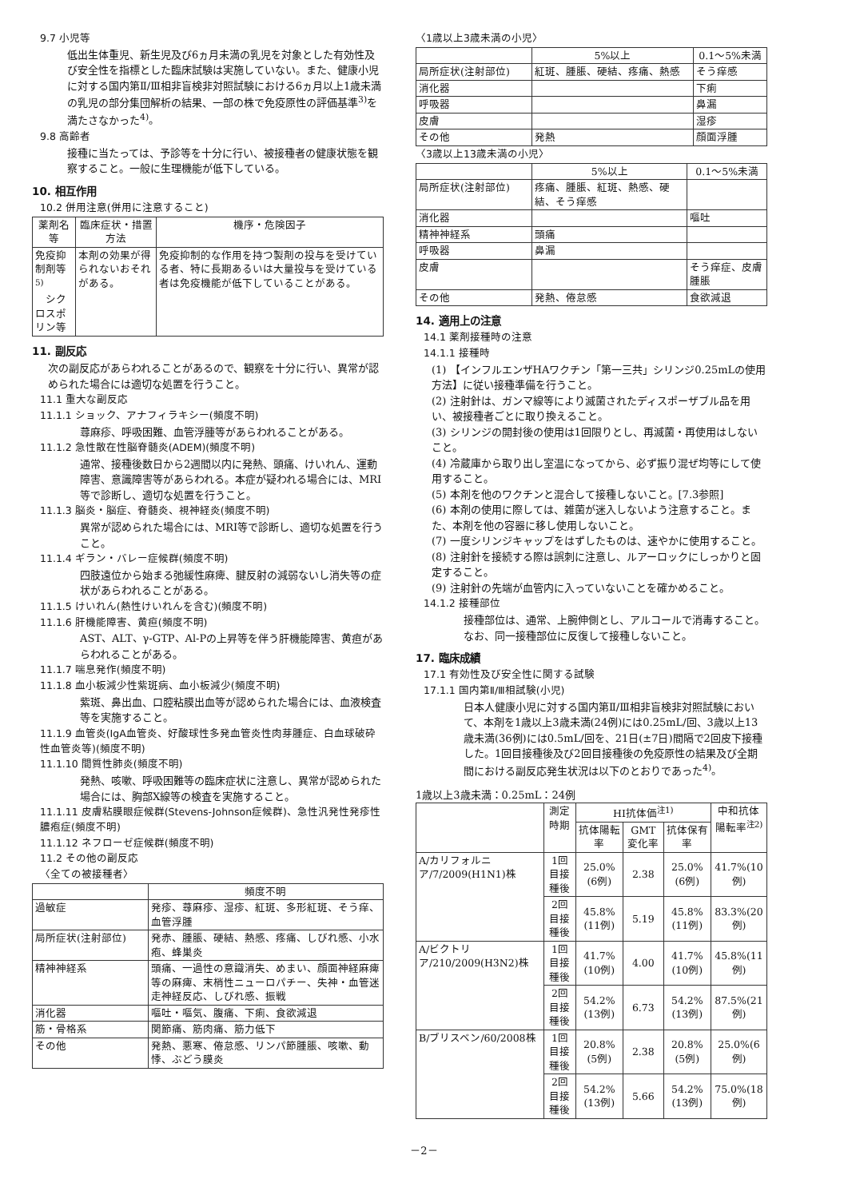9.7 小児等
低出生体重児、新生児及び6ヵ月未満の乳児を対象とした有効性及び安全性を指標とした臨床試験は実施していない。また、健康小児に対する国内第Ⅱ/Ⅲ相非盲検非対照試験における6ヵ月以上1歳未満の乳児の部分集団解析の結果、一部の株で免疫原性の評価基準<sup>3)</sup>を満たさなかった<sup>4)</sup>。
9.8 高齢者
接種に当たっては、予診等を十分に行い、被接種者の健康状態を観察すること。一般に生理機能が低下している。
10. 相互作用
10.2 併用注意(併用に注意すること)
| 薬剤名等 | 臨床症状・措置方法 | 機序・危険因子 |
| --- | --- | --- |
| 免疫抑制剤等<sup>5)</sup> シクロスポリン等 | 本剤の効果が得られないおそれがある。 | 免疫抑制的な作用を持つ製剤の投与を受けている者、特に長期あるいは大量投与を受けている者は免疫機能が低下していることがある。 |
11. 副反応
次の副反応があらわれることがあるので、観察を十分に行い、異常が認められた場合には適切な処置を行うこと。
11.1 重大な副反応
11.1.1 ショック、アナフィラキシー(頻度不明)
蕁麻疹、呼吸困難、血管浮腫等があらわれることがある。
11.1.2 急性散在性脳脊髄炎(ADEM)(頻度不明)
通常、接種後数日から2週間以内に発熱、頭痛、けいれん、運動障害、意識障害等があらわれる。本症が疑われる場合には、MRI等で診断し、適切な処置を行うこと。
11.1.3 脳炎・脳症、脊髄炎、視神経炎(頻度不明)
異常が認められた場合には、MRI等で診断し、適切な処置を行うこと。
11.1.4 ギラン・バレー症候群(頻度不明)
四肢遠位から始まる弛緩性麻痺、腱反射の減弱ないし消失等の症状があらわれることがある。
11.1.5 けいれん(熱性けいれんを含む)(頻度不明)
11.1.6 肝機能障害、黄疸(頻度不明)
AST、ALT、γ-GTP、Al-Pの上昇等を伴う肝機能障害、黄疸があらわれることがある。
11.1.7 喘息発作(頻度不明)
11.1.8 血小板減少性紫斑病、血小板減少(頻度不明)
紫斑、鼻出血、口腔粘膜出血等が認められた場合には、血液検査等を実施すること。
11.1.9 血管炎(IgA血管炎、好酸球性多発血管炎性肉芽腫症、白血球破砕性血管炎等)(頻度不明)
11.1.10 間質性肺炎(頻度不明)
発熱、咳嗽、呼吸困難等の臨床症状に注意し、異常が認められた場合には、胸部X線等の検査を実施すること。
11.1.11 皮膚粘膜眼症候群(Stevens-Johnson症候群)、急性汎発性発疹性膿疱症(頻度不明)
11.1.12 ネフローゼ症候群(頻度不明)
11.2 その他の副反応
〈全ての被接種者〉
| | 頻度不明 |
| --- | --- |
| 過敏症 | 発疹、蕁麻疹、湿疹、紅斑、多形紅斑、そう痒、血管浮腫 |
| 局所症状(注射部位) | 発赤、腫脹、硬結、熱感、疼痛、しびれ感、小水疱、蜂巣炎 |
| 精神神経系 | 頭痛、一過性の意識消失、めまい、顔面神経麻痺等の麻痺、末梢性ニューロパチー、失神・血管迷走神経反応、しびれ感、振戦 |
| 消化器 | 嘔吐・嘔気、腹痛、下痢、食欲減退 |
| 筋・骨格系 | 関節痛、筋肉痛、筋力低下 |
| その他 | 発熱、悪寒、倦怠感、リンパ節腫脹、咳嗽、動悸、ぶどう膜炎 |
〈1歳以上3歳未満の小児〉
| | 5%以上 | 0.1～5%未満 |
| --- | --- | --- |
| 局所症状(注射部位) | 紅斑、腫脹、硬結、疼痛、熱感 | そう痒感 |
| 消化器 | | 下痢 |
| 呼吸器 | | 鼻漏 |
| 皮膚 | | 湿疹 |
| その他 | 発熱 | 顔面浮腫 |
〈3歳以上13歳未満の小児〉
| | 5%以上 | 0.1～5%未満 |
| --- | --- | --- |
| 局所症状(注射部位) | 疼痛、腫脹、紅斑、熱感、硬結、そう痒感 | |
| 消化器 | | 嘔吐 |
| 精神神経系 | 頭痛 | |
| 呼吸器 | 鼻漏 | |
| 皮膚 | | そう痒症、皮膚腫脹 |
| その他 | 発熱、倦怠感 | 食欲減退 |
14. 適用上の注意
14.1 薬剤接種時の注意
14.1.1 接種時
(1) 【インフルエンザHAワクチン「第一三共」シリンジ0.25mLの使用方法】に従い接種準備を行うこと。
(2) 注射針は、ガンマ線等により滅菌されたディスポーザブル品を用い、被接種者ごとに取り換えること。
(3) シリンジの開封後の使用は1回限りとし、再滅菌・再使用はしないこと。
(4) 冷蔵庫から取り出し室温になってから、必ず振り混ぜ均等にして使用すること。
(5) 本剤を他のワクチンと混合して接種しないこと。[7.3参照]
(6) 本剤の使用に際しては、雑菌が迷入しないよう注意すること。また、本剤を他の容器に移し使用しないこと。
(7) 一度シリンジキャップをはずしたものは、速やかに使用すること。
(8) 注射針を接続する際は誤刺に注意し、ルアーロックにしっかりと固定すること。
(9) 注射針の先端が血管内に入っていないことを確かめること。
14.1.2 接種部位
接種部位は、通常、上腕伸側とし、アルコールで消毒すること。なお、同一接種部位に反復して接種しないこと。
17. 臨床成績
17.1 有効性及び安全性に関する試験
17.1.1 国内第Ⅱ/Ⅲ相試験(小児)
日本人健康小児に対する国内第Ⅱ/Ⅲ相非盲検非対照試験において、本剤を1歳以上3歳未満(24例)には0.25mL/回、3歳以上13歳未満(36例)には0.5mL/回を、21日(±7日)間隔で2回皮下接種した。1回目接種後及び2回目接種後の免疫原性の結果及び全期間における副反応発生状況は以下のとおりであった<sup>4)</sup>。
1歳以上3歳未満：0.25mL：24例
| | 測定時期 | HI抗体価<sup>注1)</sup> | | | 中和抗体陽転率<sup>注2)</sup> |
| --- | --- | --- | --- | --- | --- |
| | | 抗体陽転率 | GMT変化率 | 抗体保有率 | |
| A/カリフォルニア/7/2009(H1N1)株 | 1回目接種後 | 25.0%(6例) | 2.38 | 25.0%(6例) | 41.7%(10例) |
| | 2回目接種後 | 45.8%(11例) | 5.19 | 45.8%(11例) | 83.3%(20例) |
| A/ビクトリア/210/2009(H3N2)株 | 1回目接種後 | 41.7%(10例) | 4.00 | 41.7%(10例) | 45.8%(11例) |
| | 2回目接種後 | 54.2%(13例) | 6.73 | 54.2%(13例) | 87.5%(21例) |
| B/ブリスベン/60/2008株 | 1回目接種後 | 20.8%(5例) | 2.38 | 20.8%(5例) | 25.0%(6例) |
| | 2回目接種後 | 54.2%(13例) | 5.66 | 54.2%(13例) | 75.0%(18例) |
－2－